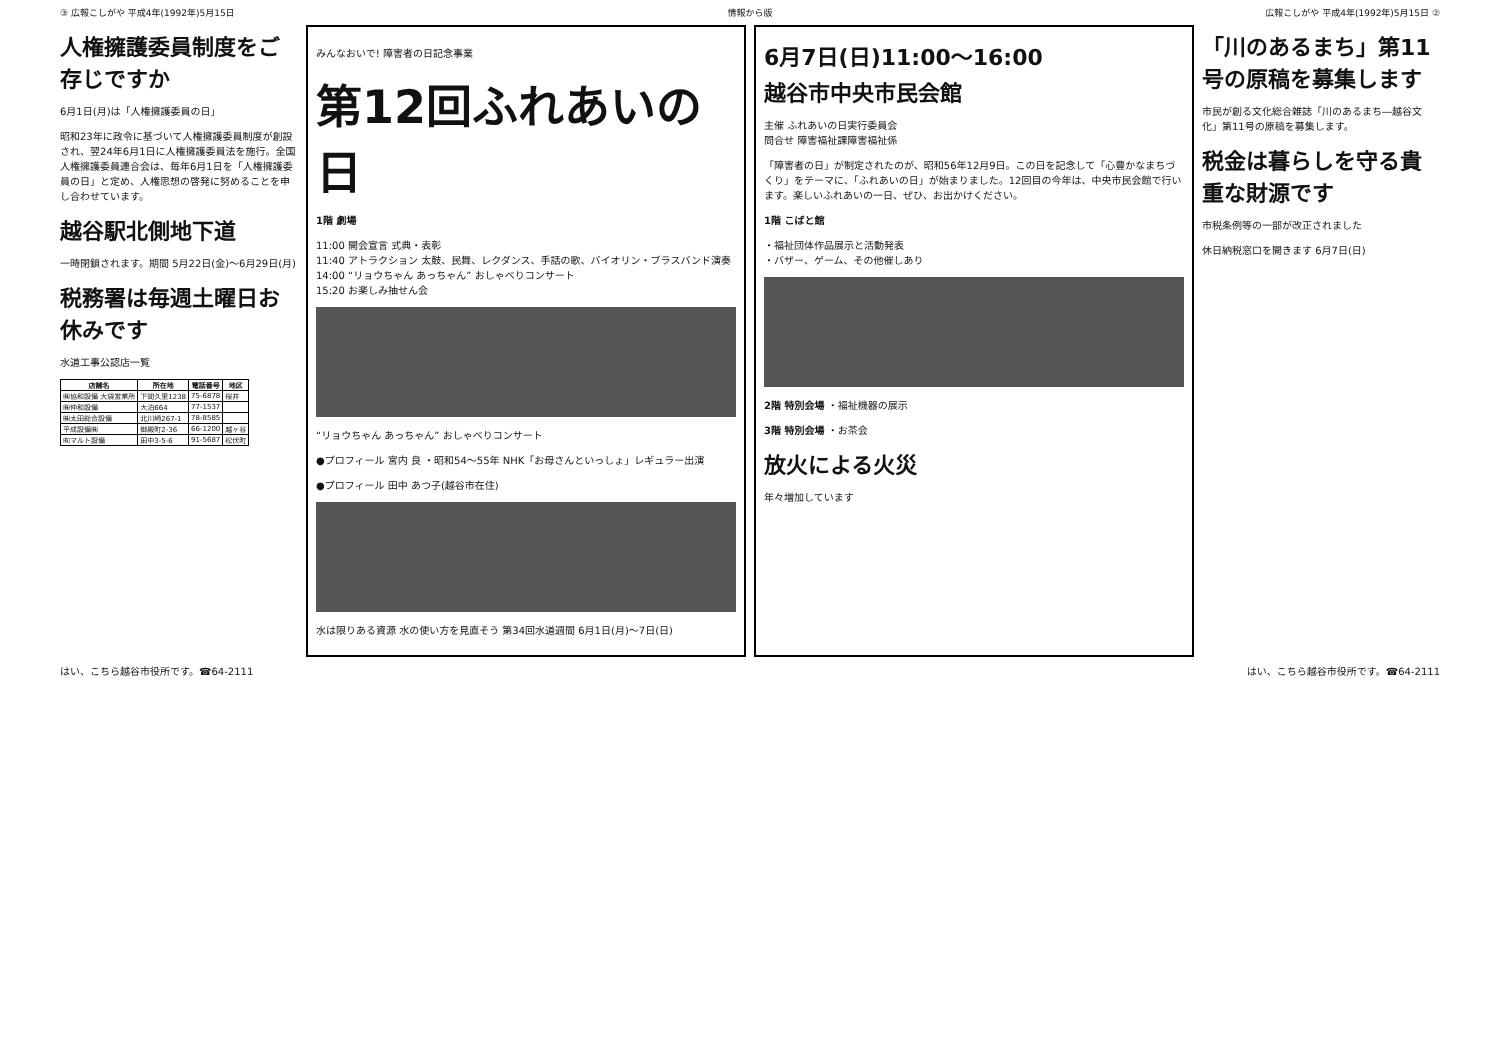③ 広報こしがや 平成4年(1992年)5月15日 情報から版 広報こしがや 平成4年(1992年)5月15日 ②
人権擁護委員制度をご存じですか
6月1日(月)は「人権擁護委員の日」
昭和23年に政令に基づいて人権擁護委員制度が創設され、翌24年6月1日に人権擁護委員法を施行。全国人権擁護委員連合会は、毎年6月1日を「人権擁護委員の日」と定め、人権思想の啓発に努めることを申し合わせています。
越谷駅北側地下道
一時閉鎖されます。期間 5月22日(金)～6月29日(月)
税務署は毎週土曜日お休みです
水道工事公認店一覧
| 店舗名 | 所在地 | 電話番号 | 地区 |
| --- | --- | --- | --- |
| ㈱協和設備 大袋営業所 | 下間久里1238 | 75-6878 | 桜井 |
| ㈱仲和設備 | 大泊664 | 77-1537 | |
| ㈱太田総合設備 | 北川崎267-1 | 78-8585 | |
| 平成設備㈱ | 御殿町2-36 | 66-1200 | 越ヶ谷 |
| ㈲マルト設備 | 田中3-5-6 | 91-5687 | 松伏町 |
みんなおいで! 障害者の日記念事業
第12回ふれあいの日
1階 劇場
11:00 開会宣言 式典・表彰
11:40 アトラクション 太鼓、民舞、レクダンス、手話の歌、バイオリン・ブラスバンド演奏
14:00 “リョウちゃん あっちゃん” おしゃべりコンサート
15:20 お楽しみ抽せん会
“リョウちゃん あっちゃん” おしゃべりコンサート
●プロフィール 宮内 良 ・昭和54～55年 NHK「お母さんといっしょ」レギュラー出演
●プロフィール 田中 あつ子(越谷市在住)
水は限りある資源 水の使い方を見直そう 第34回水道週間 6月1日(月)～7日(日)
6月7日(日)11:00～16:00
越谷市中央市民会館
主催 ふれあいの日実行委員会
問合せ 障害福祉課障害福祉係
「障害者の日」が制定されたのが、昭和56年12月9日。この日を記念して「心豊かなまちづくり」をテーマに、「ふれあいの日」が始まりました。12回目の今年は、中央市民会館で行います。楽しいふれあいの一日、ぜひ、お出かけください。
1階 こばと館
・福祉団体作品展示と活動発表
・バザー、ゲーム、その他催しあり
2階 特別会場 ・福祉機器の展示
3階 特別会場 ・お茶会
放火による火災
年々増加しています
「川のあるまち」第11号の原稿を募集します
市民が創る文化総合雑誌「川のあるまち―越谷文化」第11号の原稿を募集します。
税金は暮らしを守る貴重な財源です
市税条例等の一部が改正されました
休日納税窓口を開きます 6月7日(日)
はい、こちら越谷市役所です。☎64-2111 はい、こちら越谷市役所です。☎64-2111